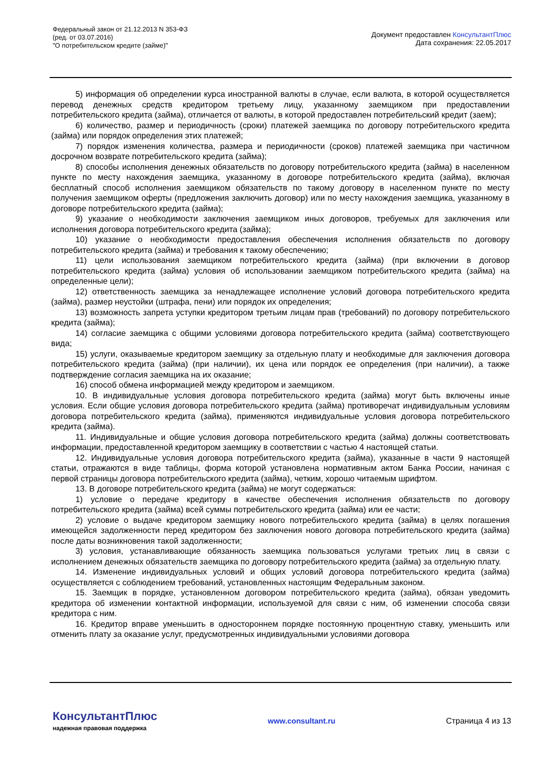Федеральный закон от 21.12.2013 N 353-ФЗ
(ред. от 03.07.2016)
"О потребительском кредите (займе)"
Документ предоставлен КонсультантПлюс
Дата сохранения: 22.05.2017
5) информация об определении курса иностранной валюты в случае, если валюта, в которой осуществляется перевод денежных средств кредитором третьему лицу, указанному заемщиком при предоставлении потребительского кредита (займа), отличается от валюты, в которой предоставлен потребительский кредит (заем);
6) количество, размер и периодичность (сроки) платежей заемщика по договору потребительского кредита (займа) или порядок определения этих платежей;
7) порядок изменения количества, размера и периодичности (сроков) платежей заемщика при частичном досрочном возврате потребительского кредита (займа);
8) способы исполнения денежных обязательств по договору потребительского кредита (займа) в населенном пункте по месту нахождения заемщика, указанному в договоре потребительского кредита (займа), включая бесплатный способ исполнения заемщиком обязательств по такому договору в населенном пункте по месту получения заемщиком оферты (предложения заключить договор) или по месту нахождения заемщика, указанному в договоре потребительского кредита (займа);
9) указание о необходимости заключения заемщиком иных договоров, требуемых для заключения или исполнения договора потребительского кредита (займа);
10) указание о необходимости предоставления обеспечения исполнения обязательств по договору потребительского кредита (займа) и требования к такому обеспечению;
11) цели использования заемщиком потребительского кредита (займа) (при включении в договор потребительского кредита (займа) условия об использовании заемщиком потребительского кредита (займа) на определенные цели);
12) ответственность заемщика за ненадлежащее исполнение условий договора потребительского кредита (займа), размер неустойки (штрафа, пени) или порядок их определения;
13) возможность запрета уступки кредитором третьим лицам прав (требований) по договору потребительского кредита (займа);
14) согласие заемщика с общими условиями договора потребительского кредита (займа) соответствующего вида;
15) услуги, оказываемые кредитором заемщику за отдельную плату и необходимые для заключения договора потребительского кредита (займа) (при наличии), их цена или порядок ее определения (при наличии), а также подтверждение согласия заемщика на их оказание;
16) способ обмена информацией между кредитором и заемщиком.
10. В индивидуальные условия договора потребительского кредита (займа) могут быть включены иные условия. Если общие условия договора потребительского кредита (займа) противоречат индивидуальным условиям договора потребительского кредита (займа), применяются индивидуальные условия договора потребительского кредита (займа).
11. Индивидуальные и общие условия договора потребительского кредита (займа) должны соответствовать информации, предоставленной кредитором заемщику в соответствии с частью 4 настоящей статьи.
12. Индивидуальные условия договора потребительского кредита (займа), указанные в части 9 настоящей статьи, отражаются в виде таблицы, форма которой установлена нормативным актом Банка России, начиная с первой страницы договора потребительского кредита (займа), четким, хорошо читаемым шрифтом.
13. В договоре потребительского кредита (займа) не могут содержаться:
1) условие о передаче кредитору в качестве обеспечения исполнения обязательств по договору потребительского кредита (займа) всей суммы потребительского кредита (займа) или ее части;
2) условие о выдаче кредитором заемщику нового потребительского кредита (займа) в целях погашения имеющейся задолженности перед кредитором без заключения нового договора потребительского кредита (займа) после даты возникновения такой задолженности;
3) условия, устанавливающие обязанность заемщика пользоваться услугами третьих лиц в связи с исполнением денежных обязательств заемщика по договору потребительского кредита (займа) за отдельную плату.
14. Изменение индивидуальных условий и общих условий договора потребительского кредита (займа) осуществляется с соблюдением требований, установленных настоящим Федеральным законом.
15. Заемщик в порядке, установленном договором потребительского кредита (займа), обязан уведомить кредитора об изменении контактной информации, используемой для связи с ним, об изменении способа связи кредитора с ним.
16. Кредитор вправе уменьшить в одностороннем порядке постоянную процентную ставку, уменьшить или отменить плату за оказание услуг, предусмотренных индивидуальными условиями договора
КонсультантПлюс
надежная правовая поддержка
www.consultant.ru Страница 4 из 13